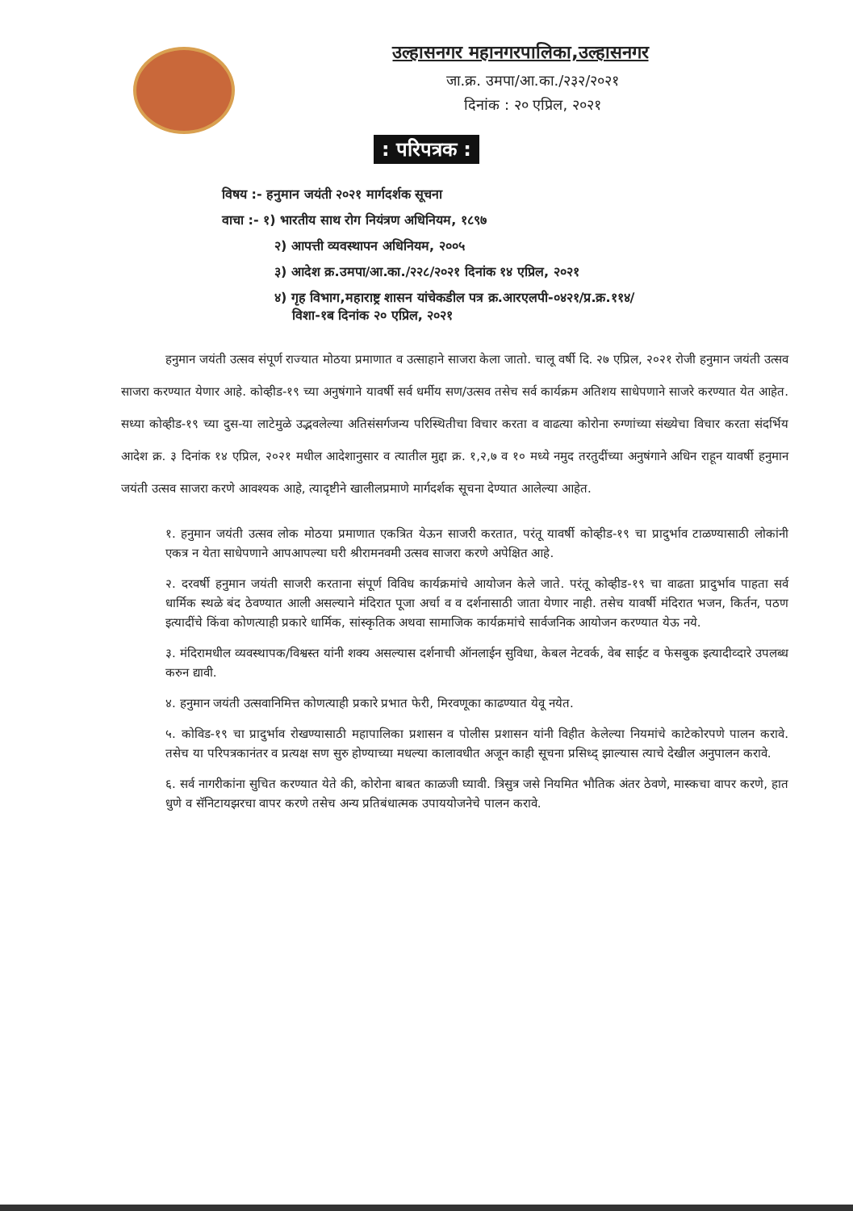उल्हासनगर महानगरपालिका,उल्हासनगर
जा.क्र. उमपा/आ.का./२३२/२०२१
दिनांक : २० एप्रिल, २०२१
: परिपत्रक :
विषय :- हनुमान जयंती २०२१ मार्गदर्शक सूचना
वाचा :- १) भारतीय साथ रोग नियंत्रण अधिनियम, १८९७
२) आपत्ती व्यवस्थापन अधिनियम, २००५
३) आदेश क्र.उमपा/आ.का./२२८/२०२१ दिनांक १४ एप्रिल, २०२१
४) गृह विभाग,महाराष्ट्र शासन यांचेकडील पत्र क्र.आरएलपी-०४२१/प्र.क्र.११४/
विशा-१ब दिनांक २० एप्रिल, २०२१
हनुमान जयंती उत्सव संपूर्ण राज्यात मोठया प्रमाणात व उत्साहाने साजरा केला जातो. चालू वर्षी दि. २७ एप्रिल, २०२१ रोजी हनुमान जयंती उत्सव साजरा करण्यात येणार आहे. कोव्हीड-१९ च्या अनुषंगाने यावर्षी सर्व धर्मीय सण/उत्सव तसेच सर्व कार्यक्रम अतिशय साधेपणाने साजरे करण्यात येत आहेत. सध्या कोव्हीड-१९ च्या दुस-या लाटेमुळे उद्भवलेल्या अतिसंसर्गजन्य परिस्थितीचा विचार करता व वाढत्या कोरोना रुग्णांच्या संख्येचा विचार करता संदर्भिय आदेश क्र. ३ दिनांक १४ एप्रिल, २०२१ मधील आदेशानुसार व त्यातील मुद्दा क्र. १,२,७ व १० मध्ये नमुद तरतुदींच्या अनुषंगाने अधिन राहून यावर्षी हनुमान जयंती उत्सव साजरा करणे आवश्यक आहे, त्यादृष्टीने खालीलप्रमाणे मार्गदर्शक सूचना देण्यात आलेल्या आहेत.
१. हनुमान जयंती उत्सव लोक मोठया प्रमाणात एकत्रित येऊन साजरी करतात, परंतू यावर्षी कोव्हीड-१९ चा प्रादुर्भाव टाळण्यासाठी लोकांनी एकत्र न येता साधेपणाने आपआपल्या घरी श्रीरामनवमी उत्सव साजरा करणे अपेक्षित आहे.
२. दरवर्षी हनुमान जयंती साजरी करताना संपूर्ण विविध कार्यक्रमांचे आयोजन केले जाते. परंतू कोव्हीड-१९ चा वाढता प्रादुर्भाव पाहता सर्व धार्मिक स्थळे बंद ठेवण्यात आली असल्याने मंदिरात पूजा अर्चा व व दर्शनासाठी जाता येणार नाही. तसेच यावर्षी मंदिरात भजन, किर्तन, पठण इत्यादींचे किंवा कोणत्याही प्रकारे धार्मिक, सांस्कृतिक अथवा सामाजिक कार्यक्रमांचे सार्वजनिक आयोजन करण्यात येऊ नये.
३. मंदिरामधील व्यवस्थापक/विश्वस्त यांनी शक्य असल्यास दर्शनाची ऑनलाईन सुविधा, केबल नेटवर्क, वेब साईट व फेसबुक इत्यादीव्दारे उपलब्ध करुन द्यावी.
४. हनुमान जयंती उत्सवानिमित्त कोणत्याही प्रकारे प्रभात फेरी, मिरवणूका काढण्यात येवू नयेत.
५. कोविड-१९ चा प्रादुर्भाव रोखण्यासाठी महापालिका प्रशासन व पोलीस प्रशासन यांनी विहीत केलेल्या नियमांचे काटेकोरपणे पालन करावे. तसेच या परिपत्रकानंतर व प्रत्यक्ष सण सुरु होण्याच्या मधल्या कालावधीत अजून काही सूचना प्रसिध्द् झाल्यास त्याचे देखील अनुपालन करावे.
६. सर्व नागरीकांना सुचित करण्यात येते की, कोरोना बाबत काळजी घ्यावी. त्रिसुत्र जसे नियमित भौतिक अंतर ठेवणे, मास्कचा वापर करणे, हात धुणे व सॅनिटायझरचा वापर करणे तसेच अन्य प्रतिबंधात्मक उपाययोजनेचे पालन करावे.